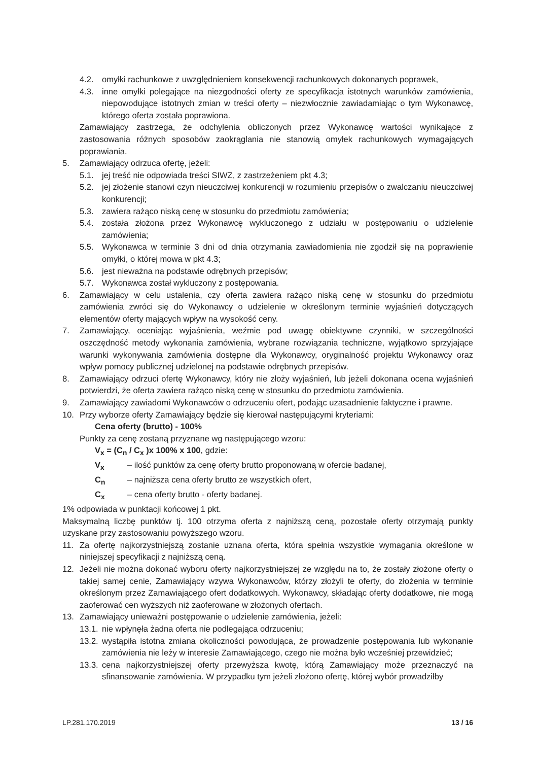4.2. omyłki rachunkowe z uwzględnieniem konsekwencji rachunkowych dokonanych poprawek,
4.3. inne omyłki polegające na niezgodności oferty ze specyfikacja istotnych warunków zamówienia, niepowodujące istotnych zmian w treści oferty – niezwłocznie zawiadamiając o tym Wykonawcę, którego oferta została poprawiona.
Zamawiający zastrzega, że odchylenia obliczonych przez Wykonawcę wartości wynikające z zastosowania różnych sposobów zaokrąglania nie stanowią omyłek rachunkowych wymagających poprawiania.
5. Zamawiający odrzuca ofertę, jeżeli:
5.1. jej treść nie odpowiada treści SIWZ, z zastrzeżeniem pkt 4.3;
5.2. jej złożenie stanowi czyn nieuczciwej konkurencji w rozumieniu przepisów o zwalczaniu nieuczciwej konkurencji;
5.3. zawiera rażąco niską cenę w stosunku do przedmiotu zamówienia;
5.4. została złożona przez Wykonawcę wykluczonego z udziału w postępowaniu o udzielenie zamówienia;
5.5. Wykonawca w terminie 3 dni od dnia otrzymania zawiadomienia nie zgodził się na poprawienie omyłki, o której mowa w pkt 4.3;
5.6. jest nieważna na podstawie odrębnych przepisów;
5.7. Wykonawca został wykluczony z postępowania.
6. Zamawiający w celu ustalenia, czy oferta zawiera rażąco niską cenę w stosunku do przedmiotu zamówienia zwróci się do Wykonawcy o udzielenie w określonym terminie wyjaśnień dotyczących elementów oferty mających wpływ na wysokość ceny.
7. Zamawiający, oceniając wyjaśnienia, weźmie pod uwagę obiektywne czynniki, w szczególności oszczędność metody wykonania zamówienia, wybrane rozwiązania techniczne, wyjątkowo sprzyjające warunki wykonywania zamówienia dostępne dla Wykonawcy, oryginalność projektu Wykonawcy oraz wpływ pomocy publicznej udzielonej na podstawie odrębnych przepisów.
8. Zamawiający odrzuci ofertę Wykonawcy, który nie złoży wyjaśnień, lub jeżeli dokonana ocena wyjaśnień potwierdzi, że oferta zawiera rażąco niską cenę w stosunku do przedmiotu zamówienia.
9. Zamawiający zawiadomi Wykonawców o odrzuceniu ofert, podając uzasadnienie faktyczne i prawne.
10. Przy wyborze oferty Zamawiający będzie się kierował następującymi kryteriami:
Cena oferty (brutto) - 100%
Punkty za cenę zostaną przyznane wg następującego wzoru:
V<sub>x</sub> = (C<sub>n</sub> / C<sub>x</sub> )x 100% x 100, gdzie:
V<sub>x</sub> – ilość punktów za cenę oferty brutto proponowaną w ofercie badanej,
C<sub>n</sub> – najniższa cena oferty brutto ze wszystkich ofert,
C<sub>x</sub> – cena oferty brutto - oferty badanej.
1% odpowiada w punktacji końcowej 1 pkt.
Maksymalną liczbę punktów tj. 100 otrzyma oferta z najniższą ceną, pozostałe oferty otrzymają punkty uzyskane przy zastosowaniu powyższego wzoru.
11. Za ofertę najkorzystniejszą zostanie uznana oferta, która spełnia wszystkie wymagania określone w niniejszej specyfikacji z najniższą ceną.
12. Jeżeli nie można dokonać wyboru oferty najkorzystniejszej ze względu na to, że zostały złożone oferty o takiej samej cenie, Zamawiający wzywa Wykonawców, którzy złożyli te oferty, do złożenia w terminie określonym przez Zamawiającego ofert dodatkowych. Wykonawcy, składając oferty dodatkowe, nie mogą zaoferować cen wyższych niż zaoferowane w złożonych ofertach.
13. Zamawiający unieważni postępowanie o udzielenie zamówienia, jeżeli:
13.1. nie wpłynęła żadna oferta nie podlegająca odrzuceniu;
13.2. wystąpiła istotna zmiana okoliczności powodująca, że prowadzenie postępowania lub wykonanie zamówienia nie leży w interesie Zamawiającego, czego nie można było wcześniej przewidzieć;
13.3. cena najkorzystniejszej oferty przewyższa kwotę, którą Zamawiający może przeznaczyć na sfinansowanie zamówienia. W przypadku tym jeżeli złożono ofertę, której wybór prowadziłby
LP.281.170.2019 13 / 16